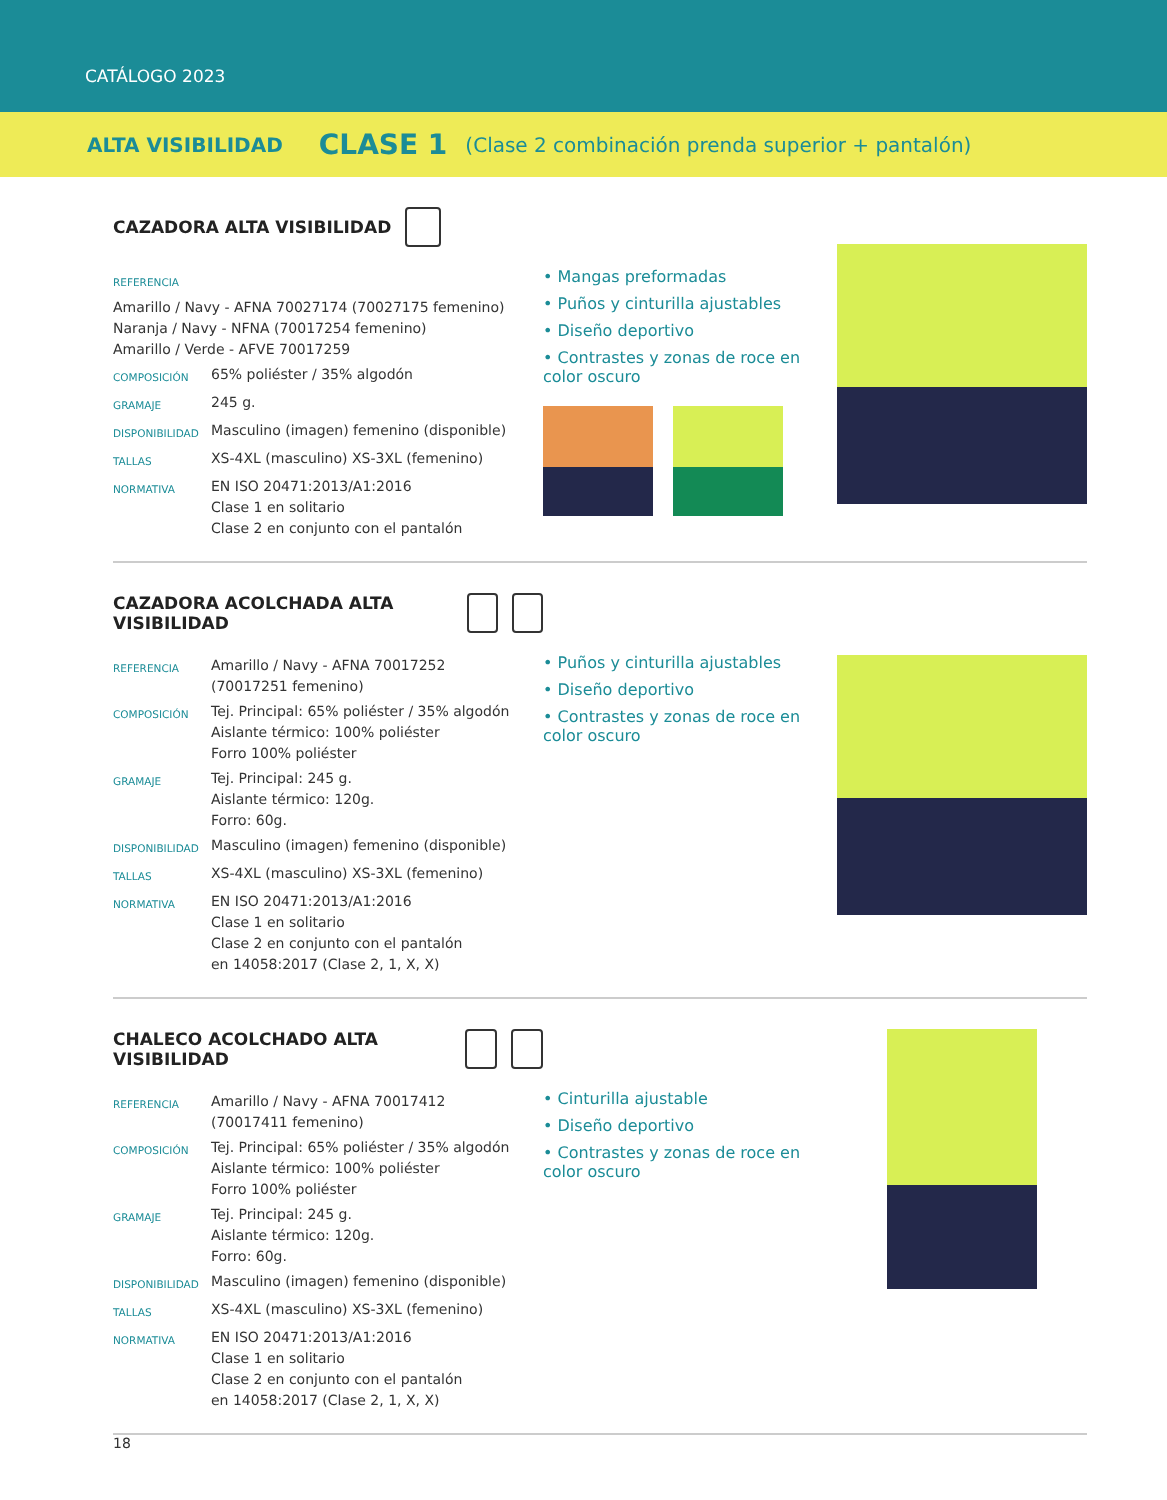CATÁLOGO 2023
ALTA VISIBILIDAD CLASE 1 (Clase 2 combinación prenda superior + pantalón)
CAZADORA ALTA VISIBILIDAD
| REFERENCIA | |
| Amarillo / Navy - AFNA 70027174 (70027175 femenino) Naranja / Navy - NFNA (70017254 femenino) Amarillo / Verde - AFVE 70017259 | |
| COMPOSICIÓN | 65% poliéster / 35% algodón |
| GRAMAJE | 245 g. |
| DISPONIBILIDAD | Masculino (imagen) femenino (disponible) |
| TALLAS | XS-4XL (masculino) XS-3XL (femenino) |
| NORMATIVA | EN ISO 20471:2013/A1:2016 Clase 1 en solitario Clase 2 en conjunto con el pantalón |
• Mangas preformadas
• Puños y cinturilla ajustables
• Diseño deportivo
• Contrastes y zonas de roce en color oscuro
CAZADORA ACOLCHADA ALTA VISIBILIDAD
| REFERENCIA | Amarillo / Navy - AFNA 70017252 (70017251 femenino) |
| COMPOSICIÓN | Tej. Principal: 65% poliéster / 35% algodón Aislante térmico: 100% poliéster Forro 100% poliéster |
| GRAMAJE | Tej. Principal: 245 g. Aislante térmico: 120g. Forro: 60g. |
| DISPONIBILIDAD | Masculino (imagen) femenino (disponible) |
| TALLAS | XS-4XL (masculino) XS-3XL (femenino) |
| NORMATIVA | EN ISO 20471:2013/A1:2016 Clase 1 en solitario Clase 2 en conjunto con el pantalón en 14058:2017 (Clase 2, 1, X, X) |
• Puños y cinturilla ajustables
• Diseño deportivo
• Contrastes y zonas de roce en color oscuro
CHALECO ACOLCHADO ALTA VISIBILIDAD
| REFERENCIA | Amarillo / Navy - AFNA 70017412 (70017411 femenino) |
| COMPOSICIÓN | Tej. Principal: 65% poliéster / 35% algodón Aislante térmico: 100% poliéster Forro 100% poliéster |
| GRAMAJE | Tej. Principal: 245 g. Aislante térmico: 120g. Forro: 60g. |
| DISPONIBILIDAD | Masculino (imagen) femenino (disponible) |
| TALLAS | XS-4XL (masculino) XS-3XL (femenino) |
| NORMATIVA | EN ISO 20471:2013/A1:2016 Clase 1 en solitario Clase 2 en conjunto con el pantalón en 14058:2017 (Clase 2, 1, X, X) |
• Cinturilla ajustable
• Diseño deportivo
• Contrastes y zonas de roce en color oscuro
18